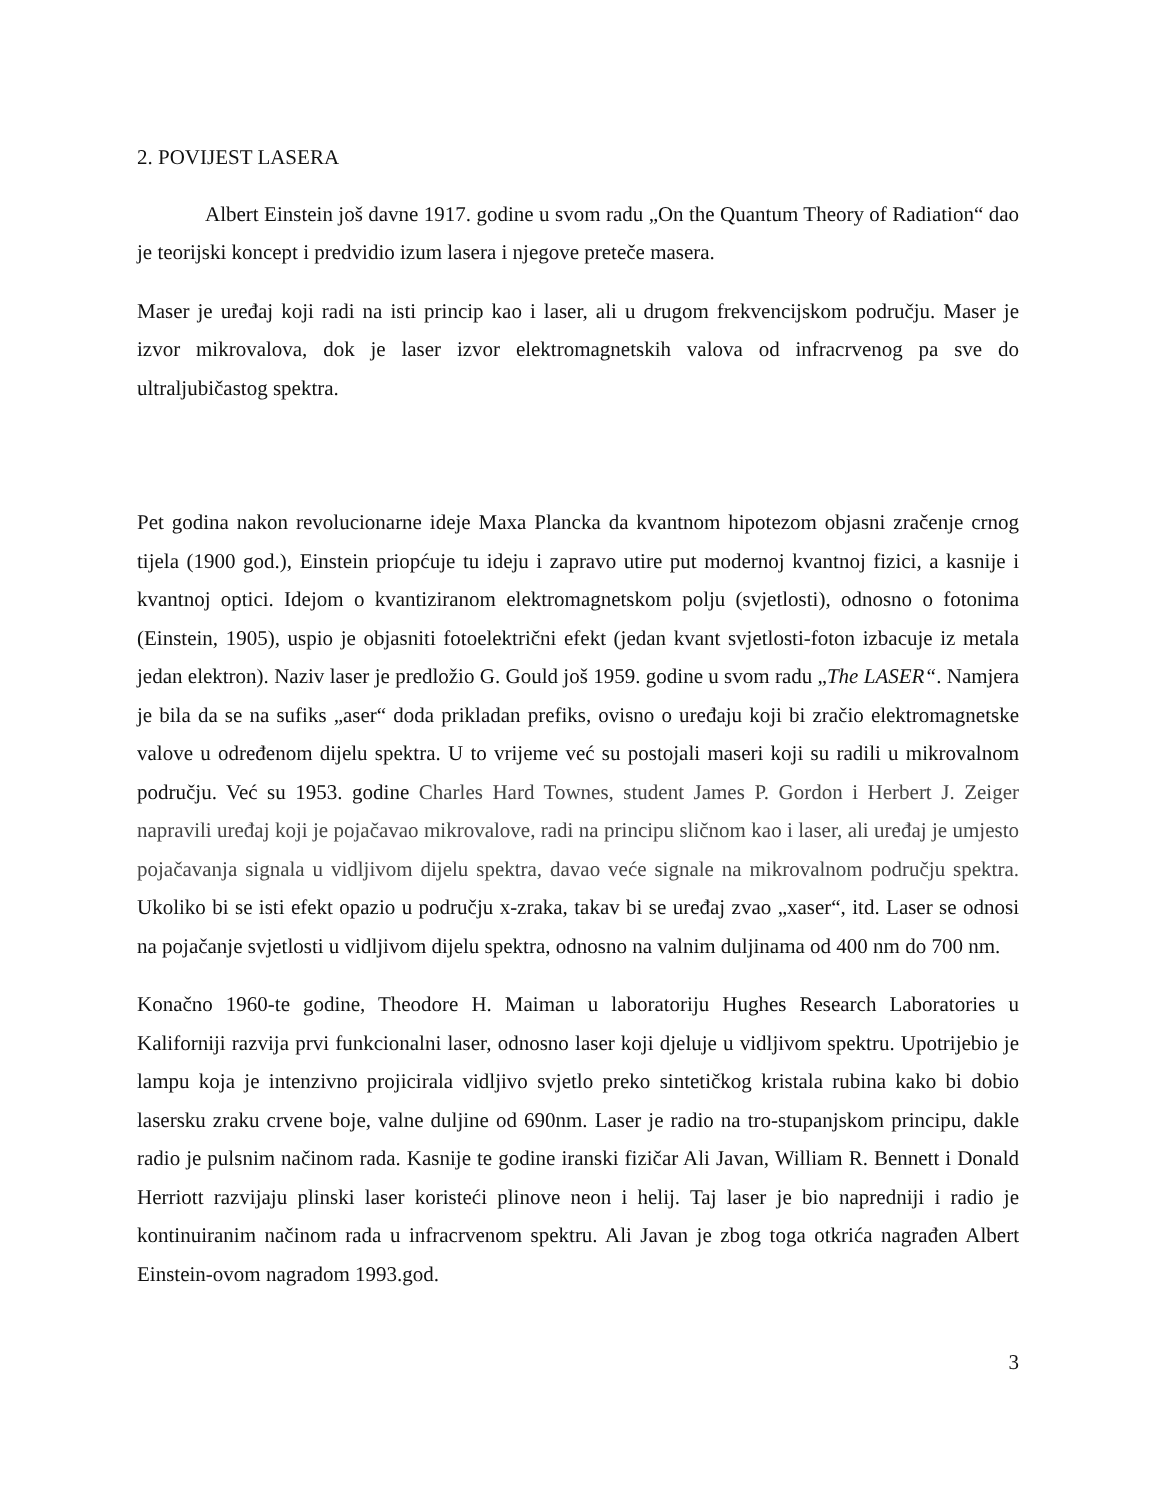2. POVIJEST LASERA
Albert Einstein još davne 1917. godine u svom radu „On the Quantum Theory of Radiation“ dao je teorijski koncept i predvidio izum lasera i njegove preteče masera.
Maser je uređaj koji radi na isti princip kao i laser, ali u drugom frekvencijskom području. Maser je izvor mikrovalova, dok je laser izvor elektromagnetskih valova od infracrvenog pa sve do ultraljubičastog spektra.
Pet godina nakon revolucionarne ideje Maxa Plancka da kvantnom hipotezom objasni zračenje crnog tijela (1900 god.), Einstein priopćuje tu ideju i zapravo utire put modernoj kvantnoj fizici, a kasnije i kvantnoj optici. Idejom o kvantiziranom elektromagnetskom polju (svjetlosti), odnosno o fotonima (Einstein, 1905), uspio je objasniti fotoelektrični efekt (jedan kvant svjetlosti-foton izbacuje iz metala jedan elektron). Naziv laser je predložio G. Gould još 1959. godine u svom radu „The LASER“. Namjera je bila da se na sufiks „aser“ doda prikladan prefiks, ovisno o uređaju koji bi zračio elektromagnetske valove u određenom dijelu spektra. U to vrijeme već su postojali maseri koji su radili u mikrovalnom području. Već su 1953. godine Charles Hard Townes, student James P. Gordon i Herbert J. Zeiger napravili uređaj koji je pojačavao mikrovalove, radi na principu sličnom kao i laser, ali uređaj je umjesto pojačavanja signala u vidljivom dijelu spektra, davao veće signale na mikrovalnom području spektra. Ukoliko bi se isti efekt opazio u području x-zraka, takav bi se uređaj zvao „xaser“, itd. Laser se odnosi na pojačanje svjetlosti u vidljivom dijelu spektra, odnosno na valnim duljinama od 400 nm do 700 nm.
Konačno 1960-te godine, Theodore H. Maiman u laboratoriju Hughes Research Laboratories u Kaliforniji razvija prvi funkcionalni laser, odnosno laser koji djeluje u vidljivom spektru. Upotrijebio je lampu koja je intenzivno projicirala vidljivo svjetlo preko sintetičkog kristala rubina kako bi dobio lasersku zraku crvene boje, valne duljine od 690nm. Laser je radio na tro-stupanjskom principu, dakle radio je pulsnim načinom rada. Kasnije te godine iranski fizičar Ali Javan, William R. Bennett i Donald Herriott razvijaju plinski laser koristeći plinove neon i helij. Taj laser je bio napredniji i radio je kontinuiranim načinom rada u infracrvenom spektru. Ali Javan je zbog toga otkrića nagrađen Albert Einstein-ovom nagradom 1993.god.
3